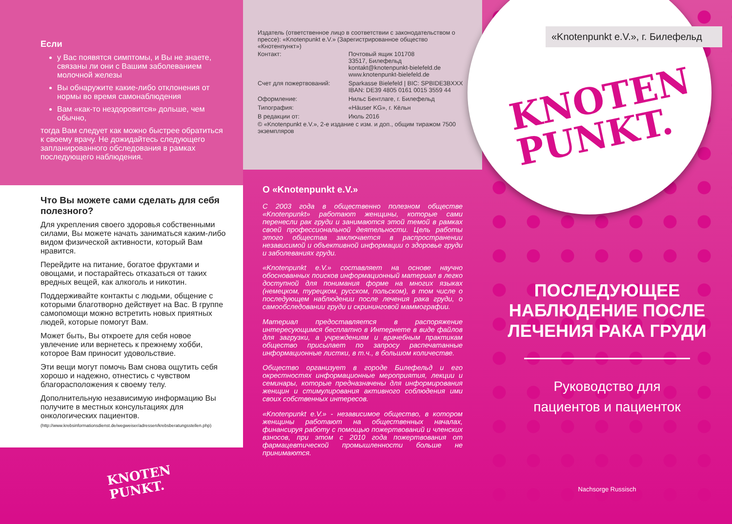Если
у Вас появятся симптомы, и Вы не знаете, связаны ли они с Вашим заболеванием молочной железы
Вы обнаружите какие-либо отклонения от нормы во время самонаблюдения
Вам «как-то нездоровится» дольше, чем обычно,
тогда Вам следует как можно быстрее обратиться к своему врачу. Не дожидайтесь следующего запланированного обследования в рамках последующего наблюдения.
Что Вы можете сами сделать для себя полезного?
Для укрепления своего здоровья собственными силами, Вы можете начать заниматься каким-либо видом физической активности, который Вам нравится.
Перейдите на питание, богатое фруктами и овощами, и постарайтесь отказаться от таких вредных вещей, как алкоголь и никотин.
Поддерживайте контакты с людьми, общение с которыми благотворно действует на Вас. В группе самопомощи можно встретить новых приятных людей, которые помогут Вам.
Может быть, Вы откроете для себя новое увлечение или вернетесь к прежнему хобби, которое Вам приносит удовольствие.
Эти вещи могут помочь Вам снова ощутить себя хорошо и надежно, отнестись с чувством благорасположения к своему телу.
Дополнительную независимую информацию Вы получите в местных консультациях для онкологических пациентов.
(http://www.krebsinformationsdienst.de/wegweiser/adressen/krebsberatungsstellen.php)
KNOTEN
PUNKT.
Издатель (ответственное лицо в соответствии с законодательством о прессе): «Knotenpunkt e.V.» (Зарегистрированное общество «Кнотенпункт»)
| Контакт: | Почтовый ящик 101708 33517, Билефельд kontakt@knotenpunkt-bielefeld.de www.knotenpunkt-bielefeld.de |
| Счет для пожертвований: | Sparkasse Bielefeld / BIC: SPBIDE3BXXX IBAN: DE39 4805 0161 0015 3559 44 |
| Оформление: | Нильс Бентлаге, г. Билефельд |
| Типография: | «Häuser KG», г. Кёльн |
| В редакции от: | Июль 2016 |
© «Knotenpunkt e.V.», 2-е издание с изм. и доп., общим тиражом 7500 экземпляров
О «Knotenpunkt e.V.»
С 2003 года в общественно полезном обществе «Knotenpunkt» работают женщины, которые сами перенесли рак груди и занимаются этой темой в рамках своей профессиональной деятельности. Цель работы этого общества заключается в распространении независимой и объективной информации о здоровье груди и заболеваниях груди.
«Knotenpunkt e.V.» составляет на основе научно обоснованных поисков информационный материал в легко доступной для понимания форме на многих языках (немецком, турецком, русском, польском), в том числе о последующем наблюдении после лечения рака груди, о самообследовании груди и скрининговой маммографии.
Материал предоставляется в распоряжение интересующимся бесплатно в Интернете в виде файлов для загрузки, а учреждениям и врачебным практикам общество присылает по запросу распечатанные информационные листки, в т.ч., в большом количестве.
Общество организует в городе Билефельд и его окрестностях информационные мероприятия, лекции и семинары, которые предназначены для информирования женщин и стимулирования активного соблюдения ими своих собственных интересов.
«Knotenpunkt e.V.» - независимое общество, в котором женщины работают на общественных началах, финансируя работу с помощью пожертвований и членских взносов, при этом с 2010 года пожертвования от фармацевтической промышленности больше не принимаются.
«Knotenpunkt e.V.», г. Билефельд
KNOTEN
PUNKT.
ПОСЛЕДУЮЩЕЕ
НАБЛЮДЕНИЕ ПОСЛЕ
ЛЕЧЕНИЯ РАКА ГРУДИ
Руководство для
пациентов и пациенток
Nachsorge Russisch